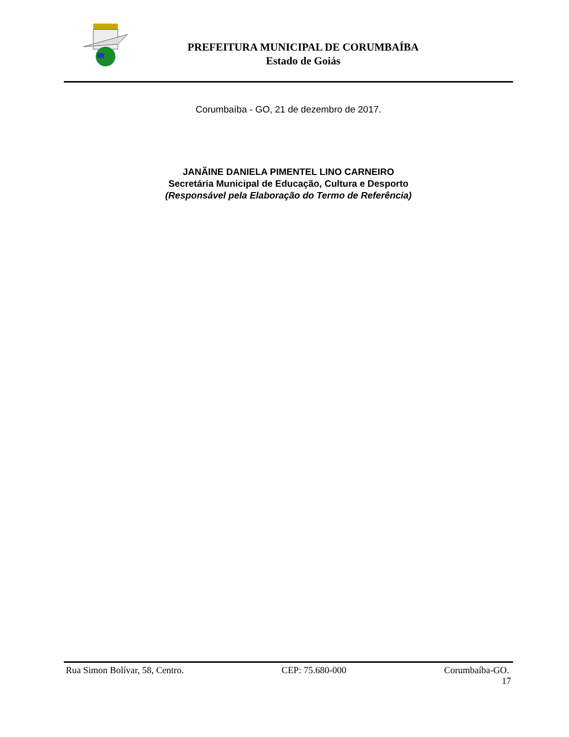PREFEITURA MUNICIPAL DE CORUMBAÍBA
Estado de Goiás
Corumbaíba - GO, 21 de dezembro de 2017.
JANÃINE DANIELA PIMENTEL LINO CARNEIRO
Secretária Municipal de Educação, Cultura e Desporto
(Responsável pela Elaboração do Termo de Referência)
Rua Simon Bolívar, 58, Centro. CEP: 75.680-000 Corumbaíba-GO.
17